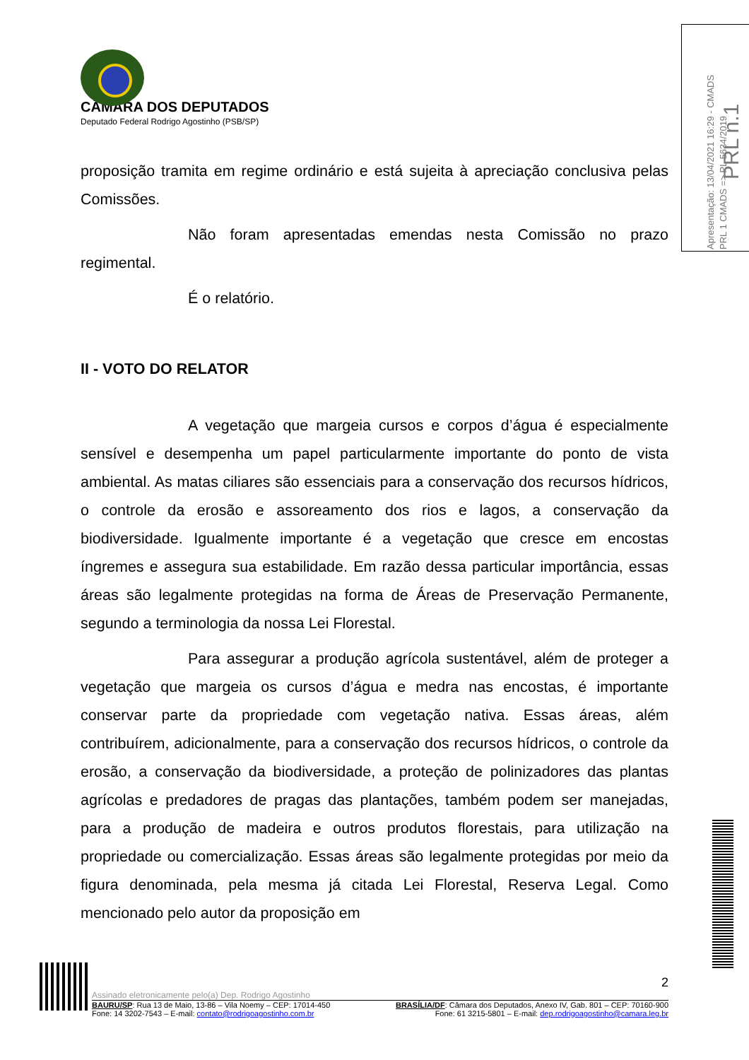CÂMARA DOS DEPUTADOS
Deputado Federal Rodrigo Agostinho (PSB/SP)
Apresentação: 13/04/2021 16:29 - CMADS
PRL 1 CMADS => PL 5634/2019
PRL n.1
proposição tramita em regime ordinário e está sujeita à apreciação conclusiva pelas Comissões.
Não foram apresentadas emendas nesta Comissão no prazo regimental.
É o relatório.
II - VOTO DO RELATOR
A vegetação que margeia cursos e corpos d’água é especialmente sensível e desempenha um papel particularmente importante do ponto de vista ambiental. As matas ciliares são essenciais para a conservação dos recursos hídricos, o controle da erosão e assoreamento dos rios e lagos, a conservação da biodiversidade. Igualmente importante é a vegetação que cresce em encostas íngremes e assegura sua estabilidade. Em razão dessa particular importância, essas áreas são legalmente protegidas na forma de Áreas de Preservação Permanente, segundo a terminologia da nossa Lei Florestal.
Para assegurar a produção agrícola sustentável, além de proteger a vegetação que margeia os cursos d’água e medra nas encostas, é importante conservar parte da propriedade com vegetação nativa. Essas áreas, além contribuírem, adicionalmente, para a conservação dos recursos hídricos, o controle da erosão, a conservação da biodiversidade, a proteção de polinizadores das plantas agrícolas e predadores de pragas das plantações, também podem ser manejadas, para a produção de madeira e outros produtos florestais, para utilização na propriedade ou comercialização. Essas áreas são legalmente protegidas por meio da figura denominada, pela mesma já citada Lei Florestal, Reserva Legal. Como mencionado pelo autor da proposição em
2
Assinado eletronicamente pelo(a) Dep. Rodrigo Agostinho
BAURU/SP: Rua 13 de Maio, 13-86 – Vila Noemy – CEP: 17014-450 BRASÍLIA/DF: Câmara dos Deputados, Anexo IV, Gab. 801 – CEP: 70160-900
Fone: 14 3202-7543 – E-mail: contato@rodrigoagostinho.com.br Fone: 61 3215-5801 – E-mail: dep.rodrigoagostinho@camara.leg.br